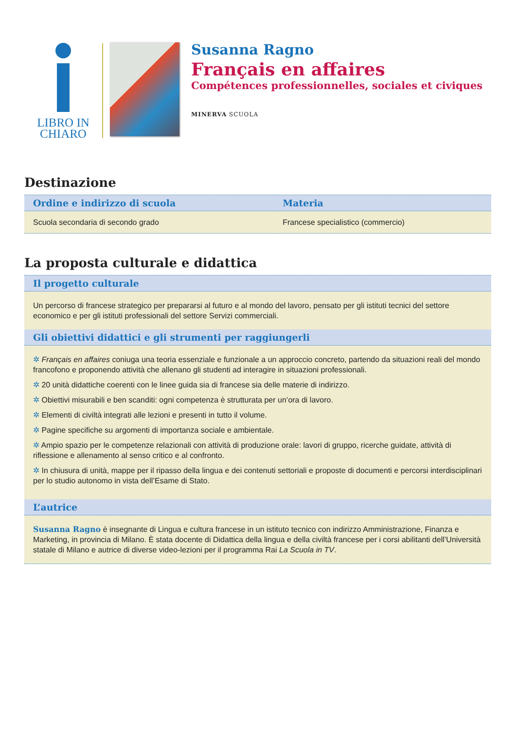LIBRO IN
CHIARO
Susanna Ragno
Français en affaires
Compétences professionnelles, sociales et civiques
MINERVA SCUOLA
Destinazione
| Ordine e indirizzo di scuola | Materia |
| --- | --- |
| Scuola secondaria di secondo grado | Francese specialistico (commercio) |
La proposta culturale e didattica
| Il progetto culturale |
| --- |
| Un percorso di francese strategico per prepararsi al futuro e al mondo del lavoro, pensato per gli istituti tecnici del settore economico e per gli istituti professionali del settore Servizi commerciali. |
| Gli obiettivi didattici e gli strumenti per raggiungerli |
| ✲ Français en affaires coniuga una teoria essenziale e funzionale a un approccio concreto, partendo da situazioni reali del mondo francofono e proponendo attività che allenano gli studenti ad interagire in situazioni professionali. ✲ 20 unità didattiche coerenti con le linee guida sia di francese sia delle materie di indirizzo. ✲ Obiettivi misurabili e ben scanditi: ogni competenza è strutturata per un’ora di lavoro. ✲ Elementi di civiltà integrati alle lezioni e presenti in tutto il volume. ✲ Pagine specifiche su argomenti di importanza sociale e ambientale. ✲ Ampio spazio per le competenze relazionali con attività di produzione orale: lavori di gruppo, ricerche guidate, attività di riflessione e allenamento al senso critico e al confronto. ✲ In chiusura di unità, mappe per il ripasso della lingua e dei contenuti settoriali e proposte di documenti e percorsi interdisciplinari per lo studio autonomo in vista dell’Esame di Stato. |
| L’autrice |
| Susanna Ragno è insegnante di Lingua e cultura francese in un istituto tecnico con indirizzo Amministrazione, Finanza e Marketing, in provincia di Milano. È stata docente di Didattica della lingua e della civiltà francese per i corsi abilitanti dell’Università statale di Milano e autrice di diverse video-lezioni per il programma Rai La Scuola in TV . |